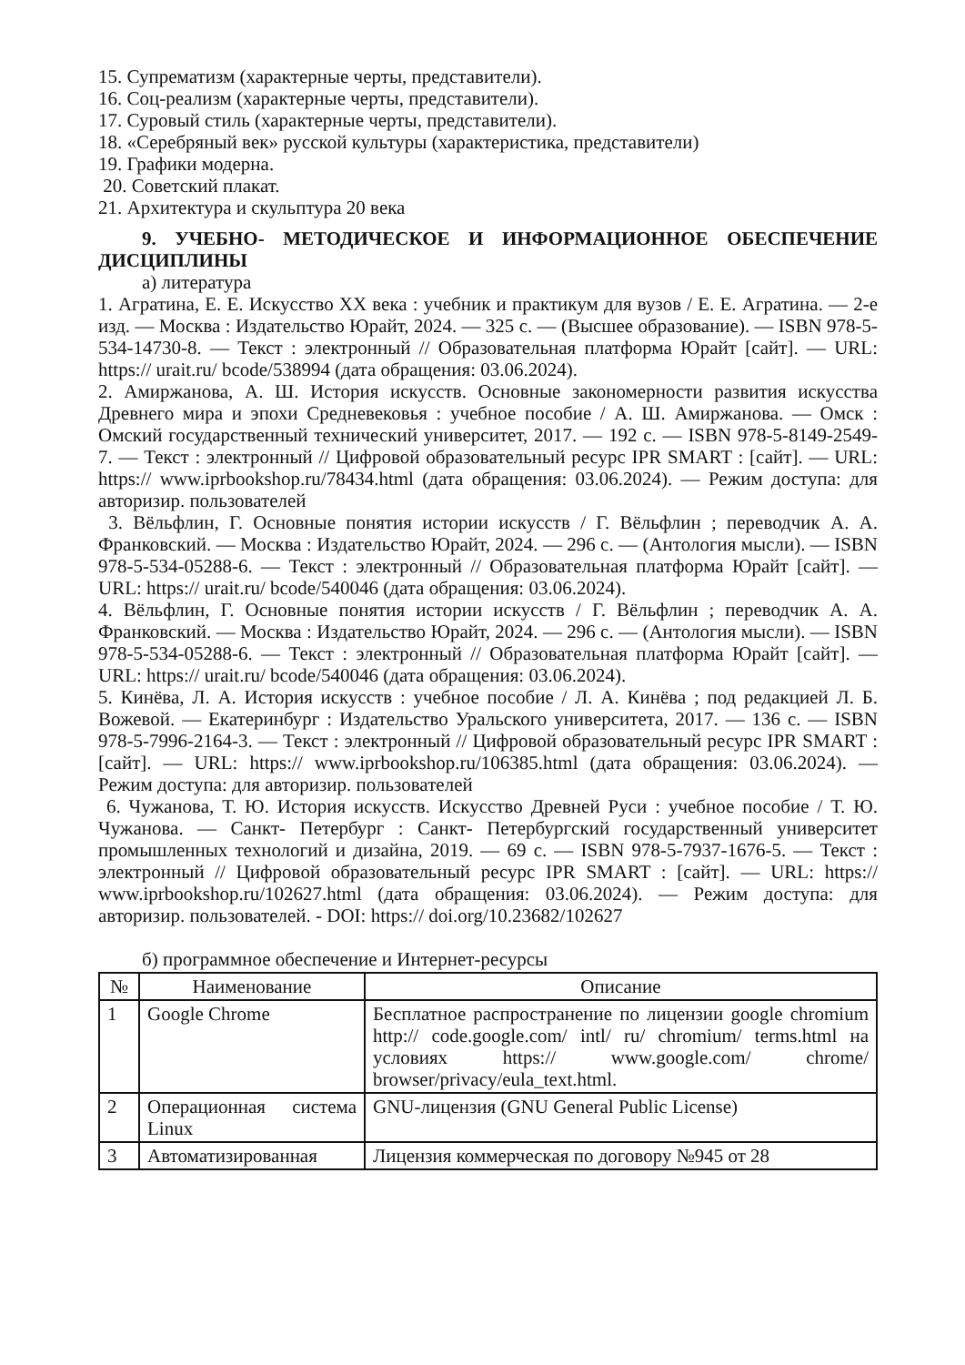15. Супрематизм (характерные черты, представители).
16. Соц-реализм (характерные черты, представители).
17. Суровый стиль (характерные черты, представители).
18. «Серебряный век» русской культуры (характеристика, представители)
19. Графики модерна.
20. Советский плакат.
21. Архитектура и скульптура 20 века
9. УЧЕБНО- МЕТОДИЧЕСКОЕ И ИНФОРМАЦИОННОЕ ОБЕСПЕЧЕНИЕ ДИСЦИПЛИНЫ
а) литература
1. Агратина, Е. Е. Искусство XX века : учебник и практикум для вузов / Е. Е. Агратина. — 2-е изд. — Москва : Издательство Юрайт, 2024. — 325 с. — (Высшее образование). — ISBN 978-5-534-14730-8. — Текст : электронный // Образовательная платформа Юрайт [сайт]. — URL: https:// urait.ru/ bcode/538994 (дата обращения: 03.06.2024).
2. Амиржанова, А. Ш. История искусств. Основные закономерности развития искусства Древнего мира и эпохи Средневековья : учебное пособие / А. Ш. Амиржанова. — Омск : Омский государственный технический университет, 2017. — 192 с. — ISBN 978-5-8149-2549-7. — Текст : электронный // Цифровой образовательный ресурс IPR SMART : [сайт]. — URL: https:// www.iprbookshop.ru/78434.html (дата обращения: 03.06.2024). — Режим доступа: для авторизир. пользователей
3. Вёльфлин, Г. Основные понятия истории искусств / Г. Вёльфлин ; переводчик А. А. Франковский. — Москва : Издательство Юрайт, 2024. — 296 с. — (Антология мысли). — ISBN 978-5-534-05288-6. — Текст : электронный // Образовательная платформа Юрайт [сайт]. — URL: https:// urait.ru/ bcode/540046 (дата обращения: 03.06.2024).
4. Вёльфлин, Г. Основные понятия истории искусств / Г. Вёльфлин ; переводчик А. А. Франковский. — Москва : Издательство Юрайт, 2024. — 296 с. — (Антология мысли). — ISBN 978-5-534-05288-6. — Текст : электронный // Образовательная платформа Юрайт [сайт]. — URL: https:// urait.ru/ bcode/540046 (дата обращения: 03.06.2024).
5. Кинёва, Л. А. История искусств : учебное пособие / Л. А. Кинёва ; под редакцией Л. Б. Вожевой. — Екатеринбург : Издательство Уральского университета, 2017. — 136 с. — ISBN 978-5-7996-2164-3. — Текст : электронный // Цифровой образовательный ресурс IPR SMART : [сайт]. — URL: https:// www.iprbookshop.ru/106385.html (дата обращения: 03.06.2024). — Режим доступа: для авторизир. пользователей
6. Чужанова, Т. Ю. История искусств. Искусство Древней Руси : учебное пособие / Т. Ю. Чужанова. — Санкт- Петербург : Санкт- Петербургский государственный университет промышленных технологий и дизайна, 2019. — 69 с. — ISBN 978-5-7937-1676-5. — Текст : электронный // Цифровой образовательный ресурс IPR SMART : [сайт]. — URL: https:// www.iprbookshop.ru/102627.html (дата обращения: 03.06.2024). — Режим доступа: для авторизир. пользователей. - DOI: https:// doi.org/10.23682/102627
б) программное обеспечение и Интернет-ресурсы
| № | Наименование | Описание |
| --- | --- | --- |
| 1 | Google Chrome | Бесплатное распространение по лицензии google chromium http:// code.google.com/ intl/ ru/ chromium/ terms.html на условиях https:// www.google.com/ chrome/ browser/privacy/eula_text.html. |
| 2 | Операционная система Linux | GNU-лицензия (GNU General Public License) |
| 3 | Автоматизированная | Лицензия коммерческая по договору №945 от 28 |